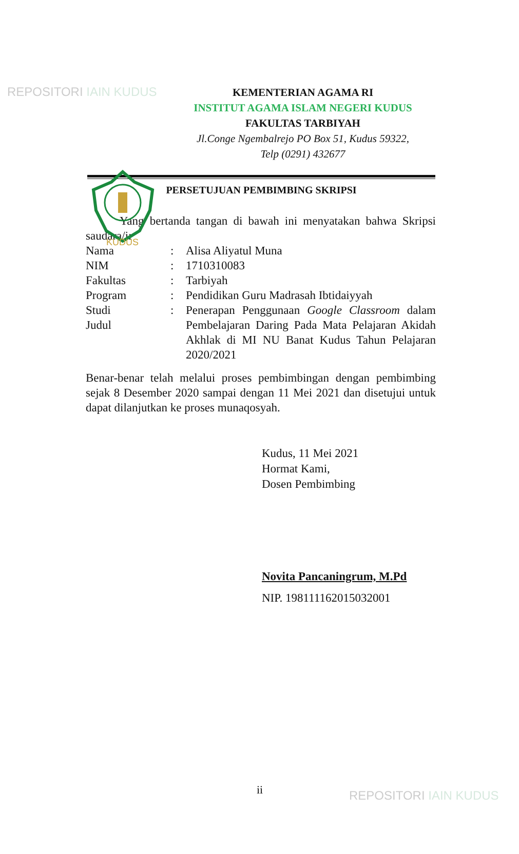REPOSITORI IAIN KUDUS
KUDUS
KEMENTERIAN AGAMA RI
INSTITUT AGAMA ISLAM NEGERI KUDUS
FAKULTAS TARBIYAH
Jl.Conge Ngembalrejo PO Box 51, Kudus 59322,
Telp (0291) 432677
PERSETUJUAN PEMBIMBING SKRIPSI
Yang bertanda tangan di bawah ini menyatakan bahwa Skripsi saudara/i:
| Nama | : | Alisa Aliyatul Muna |
| NIM | : | 1710310083 |
| Fakultas | : | Tarbiyah |
| Program | : | Pendidikan Guru Madrasah Ibtidaiyyah |
| Studi Judul | : | Penerapan Penggunaan Google Classroom dalam Pembelajaran Daring Pada Mata Pelajaran Akidah Akhlak di MI NU Banat Kudus Tahun Pelajaran 2020/2021 |
Benar-benar telah melalui proses pembimbingan dengan pembimbing sejak 8 Desember 2020 sampai dengan 11 Mei 2021 dan disetujui untuk dapat dilanjutkan ke proses munaqosyah.
Kudus, 11 Mei 2021
Hormat Kami,
Dosen Pembimbing
Novita Pancaningrum, M.Pd
NIP. 198111162015032001
ii REPOSITORI IAIN KUDUS